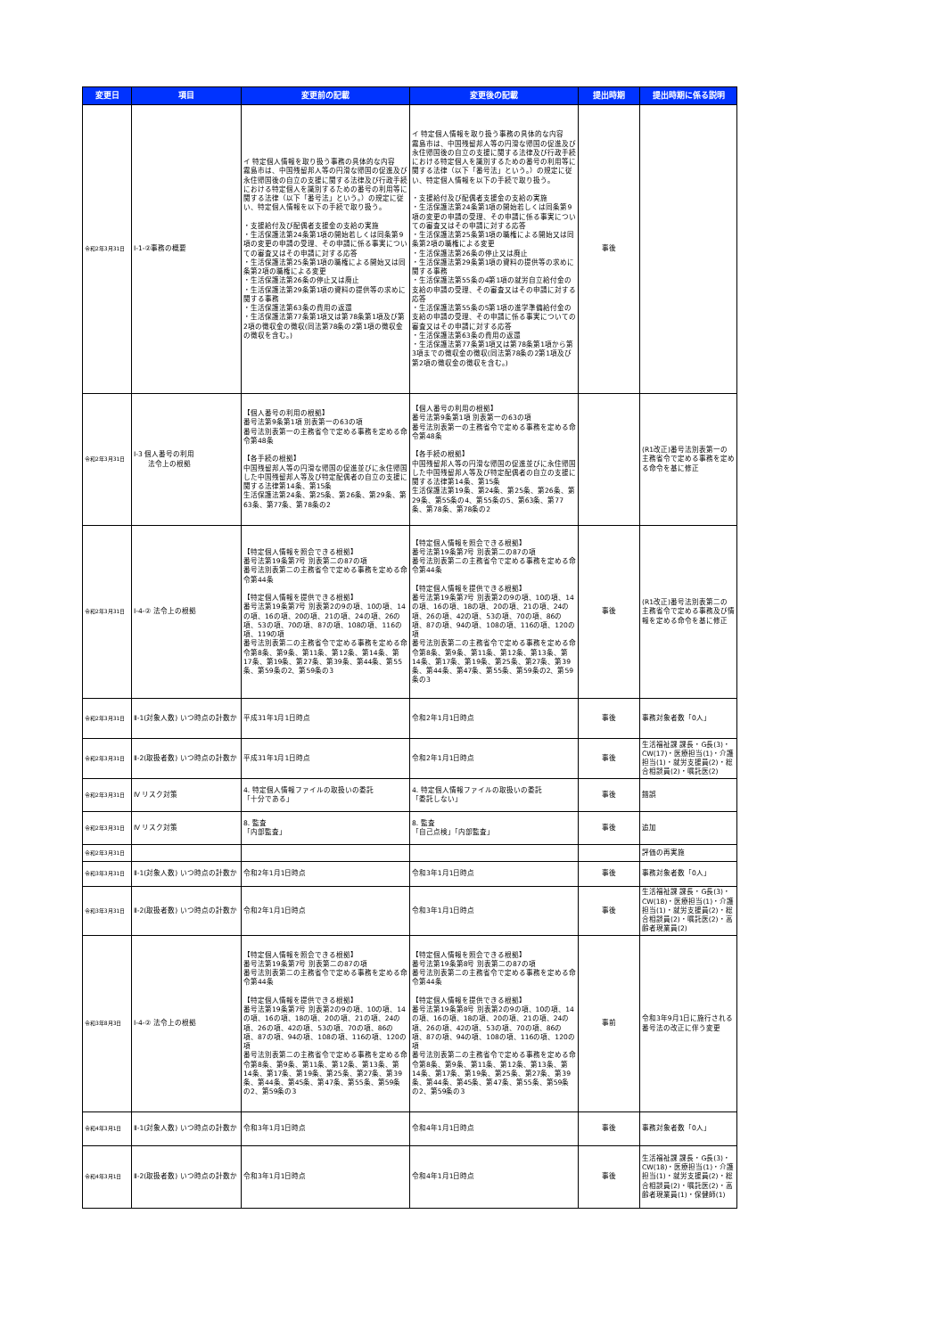| 変更日 | 項目 | 変更前の記載 | 変更後の記載 | 提出時期 | 提出時期に係る説明 |
| --- | --- | --- | --- | --- | --- |
| 令和2年3月31日 | Ⅰ-1-②事務の概要 | イ 特定個人情報を取り扱う事務の具体的な内容 霧島市は、中国残留邦人等の円滑な帰国の促進及び永住帰国後の自立の支援に関する法律及び行政手続における特定個人を識別するための番号の利用等に関する法律（以下「番号法」という。）の規定に従い、特定個人情報を以下の手続で取り扱う。 ・支援給付及び配偶者支援金の支給の実施 ・生活保護法第24条第1項の開始若しくは同条第9項の変更の申請の受理、その申請に係る事実についての審査又はその申請に対する応答 ・生活保護法第25条第1項の職権による開始又は同条第2項の職権による変更 ・生活保護法第26条の停止又は廃止 ・生活保護法第29条第1項の資料の提供等の求めに関する事務 ・生活保護法第63条の費用の返還 ・生活保護法第77条第1項又は第78条第1項及び第2項の徴収金の徴収(同法第78条の2第1項の徴収金の徴収を含む。) | イ 特定個人情報を取り扱う事務の具体的な内容 霧島市は、中国残留邦人等の円滑な帰国の促進及び永住帰国後の自立の支援に関する法律及び行政手続における特定個人を識別するための番号の利用等に関する法律（以下「番号法」という。）の規定に従い、特定個人情報を以下の手続で取り扱う。 ・支援給付及び配偶者支援金の支給の実施 ・生活保護法第24条第1項の開始若しくは同条第9項の変更の申請の受理、その申請に係る事実についての審査又はその申請に対する応答 ・生活保護法第25条第1項の職権による開始又は同条第2項の職権による変更 ・生活保護法第26条の停止又は廃止 ・生活保護法第29条第1項の資料の提供等の求めに関する事務 ・生活保護法第55条の4第1項の就労自立給付金の支給の申請の受理、その審査又はその申請に対する応答 ・生活保護法第55条の5第1項の進学準備給付金の支給の申請の受理、その申請に係る事実についての審査又はその申請に対する応答 ・生活保護法第63条の費用の返還 ・生活保護法第77条第1項又は第78条第1項から第3項までの徴収金の徴収(同法第78条の2第1項及び第2項の徴収金の徴収を含む。) | 事後 | |
| 令和2年3月31日 | Ⅰ-3 個人番号の利用 法令上の根拠 | 【個人番号の利用の根拠】 番号法第9条第1項 別表第一の63の項 番号法別表第一の主務省令で定める事務を定める命令第48条 【各手続の根拠】 中国残留邦人等の円滑な帰国の促進並びに永住帰国した中国残留邦人等及び特定配偶者の自立の支援に関する法律第14条、第15条 生活保護法第24条、第25条、第26条、第29条、第63条、第77条、第78条の2 | 【個人番号の利用の根拠】 番号法第9条第1項 別表第一の63の項 番号法別表第一の主務省令で定める事務を定める命令第48条 【各手続の根拠】 中国残留邦人等の円滑な帰国の促進並びに永住帰国した中国残留邦人等及び特定配偶者の自立の支援に関する法律第14条、第15条 生活保護法第19条、第24条、第25条、第26条、第29条、第55条の4、第55条の5、第63条、第77条、第78条、第78条の2 | | (R1改正)番号法別表第一の主務省令で定める事務を定める命令を基に修正 |
| 令和2年3月31日 | Ⅰ-4-② 法令上の根拠 | 【特定個人情報を照会できる根拠】 番号法第19条第7号 別表第二の87の項 番号法別表第二の主務省令で定める事務を定める命令第44条 【特定個人情報を提供できる根拠】 番号法第19条第7号 別表第2の9の項、10の項、14の項、16の項、20の項、21の項、24の項、26の項、53の項、70の項、87の項、108の項、116の項、119の項 番号法別表第二の主務省令で定める事務を定める命令第8条、第9条、第11条、第12条、第14条、第17条、第19条、第27条、第39条、第44条、第55条、第59条の2、第59条の3 | 【特定個人情報を照会できる根拠】 番号法第19条第7号 別表第二の87の項 番号法別表第二の主務省令で定める事務を定める命令第44条 【特定個人情報を提供できる根拠】 番号法第19条第7号 別表第2の9の項、10の項、14の項、16の項、18の項、20の項、21の項、24の項、26の項、42の項、53の項、70の項、86の項、87の項、94の項、108の項、116の項、120の項 番号法別表第二の主務省令で定める事務を定める命令第8条、第9条、第11条、第12条、第13条、第14条、第17条、第19条、第25条、第27条、第39条、第44条、第47条、第55条、第59条の2、第59条の3 | 事後 | (R1改正)番号法別表第二の主務省令で定める事務及び情報を定める命令を基に修正 |
| 令和2年3月31日 | Ⅱ-1(対象人数) いつ時点の計数か | 平成31年1月1日時点 | 令和2年1月1日時点 | 事後 | 事務対象者数「0人」 |
| 令和2年3月31日 | Ⅱ-2(取扱者数) いつ時点の計数か | 平成31年1月1日時点 | 令和2年1月1日時点 | 事後 | 生活福祉課 課長・G長(3)・CW(17)・医療担当(1)・介護担当(1)・就労支援員(2)・総合相談員(2)・嘱託医(2) |
| 令和2年3月31日 | Ⅳ リスク対策 | 4. 特定個人情報ファイルの取扱いの委託 「十分である」 | 4. 特定個人情報ファイルの取扱いの委託 「委託しない」 | 事後 | 錯誤 |
| 令和2年3月31日 | Ⅳ リスク対策 | 8. 監査 「内部監査」 | 8. 監査 「自己点検」「内部監査」 | 事後 | 追加 |
| 令和2年3月31日 | | | | | 評価の再実施 |
| 令和3年3月31日 | Ⅱ-1(対象人数) いつ時点の計数か | 令和2年1月1日時点 | 令和3年1月1日時点 | 事後 | 事務対象者数「0人」 |
| 令和3年3月31日 | Ⅱ-2(取扱者数) いつ時点の計数か | 令和2年1月1日時点 | 令和3年1月1日時点 | 事後 | 生活福祉課 課長・G長(3)・CW(18)・医療担当(1)・介護担当(1)・就労支援員(2)・総合相談員(2)・嘱託医(2)・高齢者現業員(2) |
| 令和3年8月3日 | Ⅰ-4-② 法令上の根拠 | 【特定個人情報を照会できる根拠】 番号法第19条第7号 別表第二の87の項 番号法別表第二の主務省令で定める事務を定める命令第44条 【特定個人情報を提供できる根拠】 番号法第19条第7号 別表第2の9の項、10の項、14の項、16の項、18の項、20の項、21の項、24の項、26の項、42の項、53の項、70の項、86の項、87の項、94の項、108の項、116の項、120の項 番号法別表第二の主務省令で定める事務を定める命令第8条、第9条、第11条、第12条、第13条、第14条、第17条、第19条、第25条、第27条、第39条、第44条、第45条、第47条、第55条、第59条の2、第59条の3 | 【特定個人情報を照会できる根拠】 番号法第19条第8号 別表第二の87の項 番号法別表第二の主務省令で定める事務を定める命令第44条 【特定個人情報を提供できる根拠】 番号法第19条第8号 別表第2の9の項、10の項、14の項、16の項、18の項、20の項、21の項、24の項、26の項、42の項、53の項、70の項、86の項、87の項、94の項、108の項、116の項、120の項 番号法別表第二の主務省令で定める事務を定める命令第8条、第9条、第11条、第12条、第13条、第14条、第17条、第19条、第25条、第27条、第39条、第44条、第45条、第47条、第55条、第59条の2、第59条の3 | 事前 | 令和3年9月1日に施行される番号法の改正に伴う変更 |
| 令和4年3月1日 | Ⅱ-1(対象人数) いつ時点の計数か | 令和3年1月1日時点 | 令和4年1月1日時点 | 事後 | 事務対象者数「0人」 |
| 令和4年3月1日 | Ⅱ-2(取扱者数) いつ時点の計数か | 令和3年1月1日時点 | 令和4年1月1日時点 | 事後 | 生活福祉課 課長・G長(3)・CW(18)・医療担当(1)・介護担当(1)・就労支援員(2)・総合相談員(2)・嘱託医(2)・高齢者現業員(1)・保健師(1) |